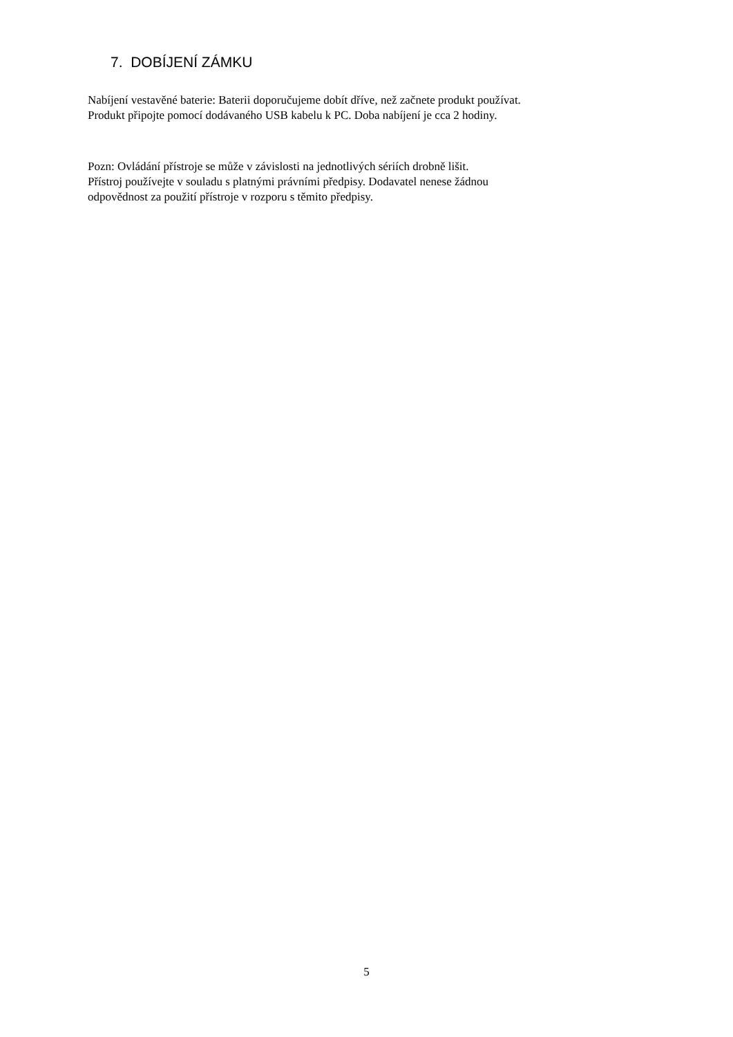7. DOBÍJENÍ ZÁMKU
Nabíjení vestavěné baterie: Baterii doporučujeme dobít dříve, než začnete produkt používat.
Produkt připojte pomocí dodávaného USB kabelu k PC. Doba nabíjení je cca 2 hodiny.
Pozn: Ovládání přístroje se může v závislosti na jednotlivých sériích drobně lišit.
Přístroj používejte v souladu s platnými právními předpisy. Dodavatel nenese žádnou
odpovědnost za použití přístroje v rozporu s těmito předpisy.
5